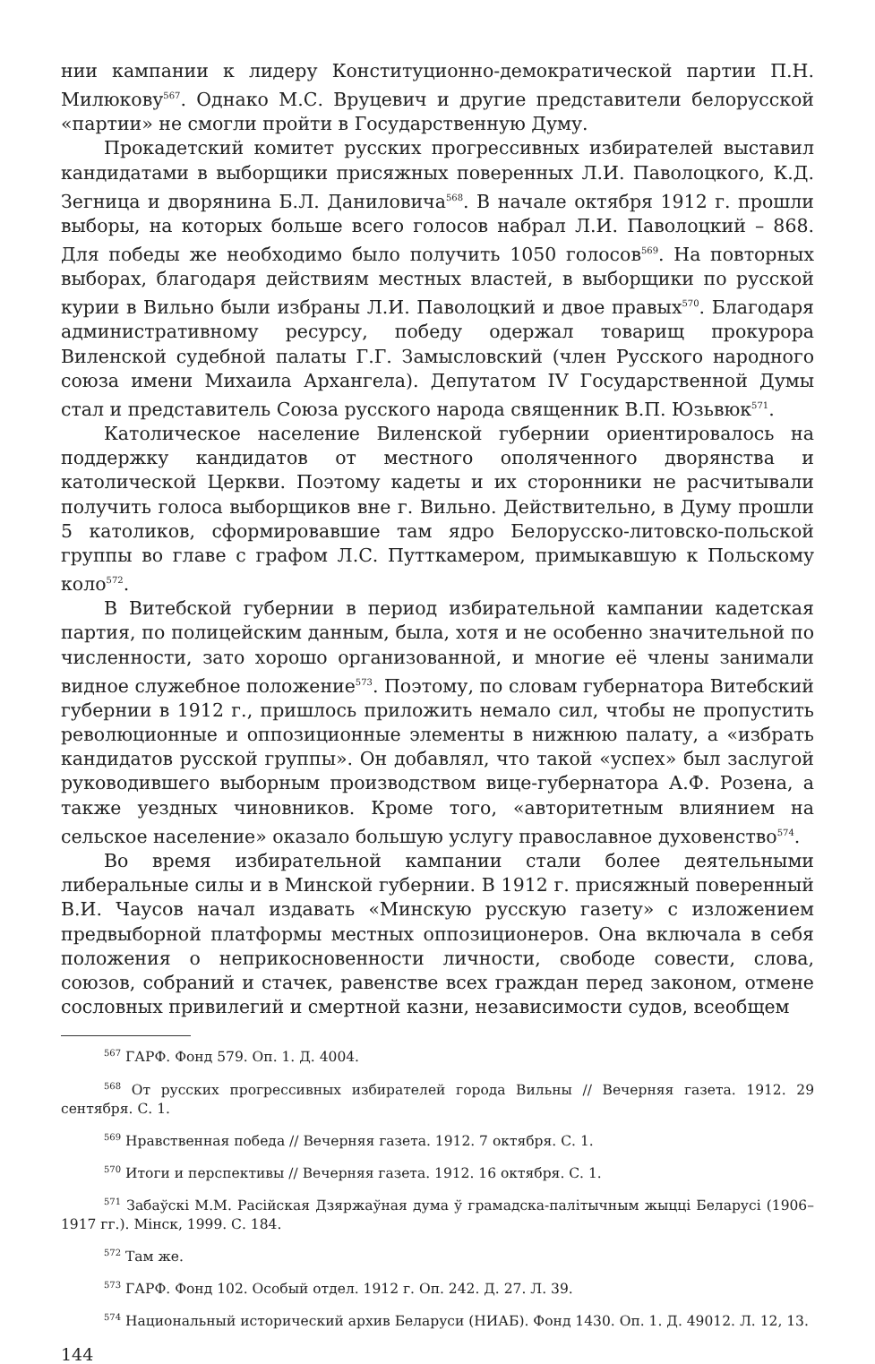нии кампании к лидеру Конституционно-демократической партии П.Н. Милюкову<sup>567</sup>. Однако М.С. Вруцевич и другие представители белорусской «партии» не смогли пройти в Государственную Думу.
Прокадетский комитет русских прогрессивных избирателей выставил кандидатами в выборщики присяжных поверенных Л.И. Паволоцкого, К.Д. Зегница и дворянина Б.Л. Даниловича<sup>568</sup>. В начале октября 1912 г. прошли выборы, на которых больше всего голосов набрал Л.И. Паволоцкий – 868. Для победы же необходимо было получить 1050 голосов<sup>569</sup>. На повторных выборах, благодаря действиям местных властей, в выборщики по русской курии в Вильно были избраны Л.И. Паволоцкий и двое правых<sup>570</sup>. Благодаря административному ресурсу, победу одержал товарищ прокурора Виленской судебной палаты Г.Г. Замысловский (член Русского народного союза имени Михаила Архангела). Депутатом IV Государственной Думы стал и представитель Союза русского народа священник В.П. Юзьвюк<sup>571</sup>.
Католическое население Виленской губернии ориентировалось на поддержку кандидатов от местного ополяченного дворянства и католической Церкви. Поэтому кадеты и их сторонники не расчитывали получить голоса выборщиков вне г. Вильно. Действительно, в Думу прошли 5 католиков, сформировавшие там ядро Белорусско-литовско-польской группы во главе с графом Л.С. Путткамером, примыкавшую к Польскому коло<sup>572</sup>.
В Витебской губернии в период избирательной кампании кадетская партия, по полицейским данным, была, хотя и не особенно значительной по численности, зато хорошо организованной, и многие её члены занимали видное служебное положение<sup>573</sup>. Поэтому, по словам губернатора Витебский губернии в 1912 г., пришлось приложить немало сил, чтобы не пропустить революционные и оппозиционные элементы в нижнюю палату, а «избрать кандидатов русской группы». Он добавлял, что такой «успех» был заслугой руководившего выборным производством вице-губернатора А.Ф. Розена, а также уездных чиновников. Кроме того, «авторитетным влиянием на сельское население» оказало большую услугу православное духовенство<sup>574</sup>.
Во время избирательной кампании стали более деятельными либеральные силы и в Минской губернии. В 1912 г. присяжный поверенный В.И. Чаусов начал издавать «Минскую русскую газету» с изложением предвыборной платформы местных оппозиционеров. Она включала в себя положения о неприкосновенности личности, свободе совести, слова, союзов, собраний и стачек, равенстве всех граждан перед законом, отмене сословных привилегий и смертной казни, независимости судов, всеобщем
<sup>567</sup> ГАРФ. Фонд 579. Оп. 1. Д. 4004.
<sup>568</sup> От русских прогрессивных избирателей города Вильны // Вечерняя газета. 1912. 29 сентября. С. 1.
<sup>569</sup> Нравственная победа // Вечерняя газета. 1912. 7 октября. С. 1.
<sup>570</sup> Итоги и перспективы // Вечерняя газета. 1912. 16 октября. С. 1.
<sup>571</sup> Забаўскі М.М. Расійская Дзяржаўная дума ў грамадска-палітычным жыцці Беларусі (1906–1917 гг.). Мінск, 1999. С. 184.
<sup>572</sup> Там же.
<sup>573</sup> ГАРФ. Фонд 102. Особый отдел. 1912 г. Оп. 242. Д. 27. Л. 39.
<sup>574</sup> Национальный исторический архив Беларуси (НИАБ). Фонд 1430. Оп. 1. Д. 49012. Л. 12, 13.
144